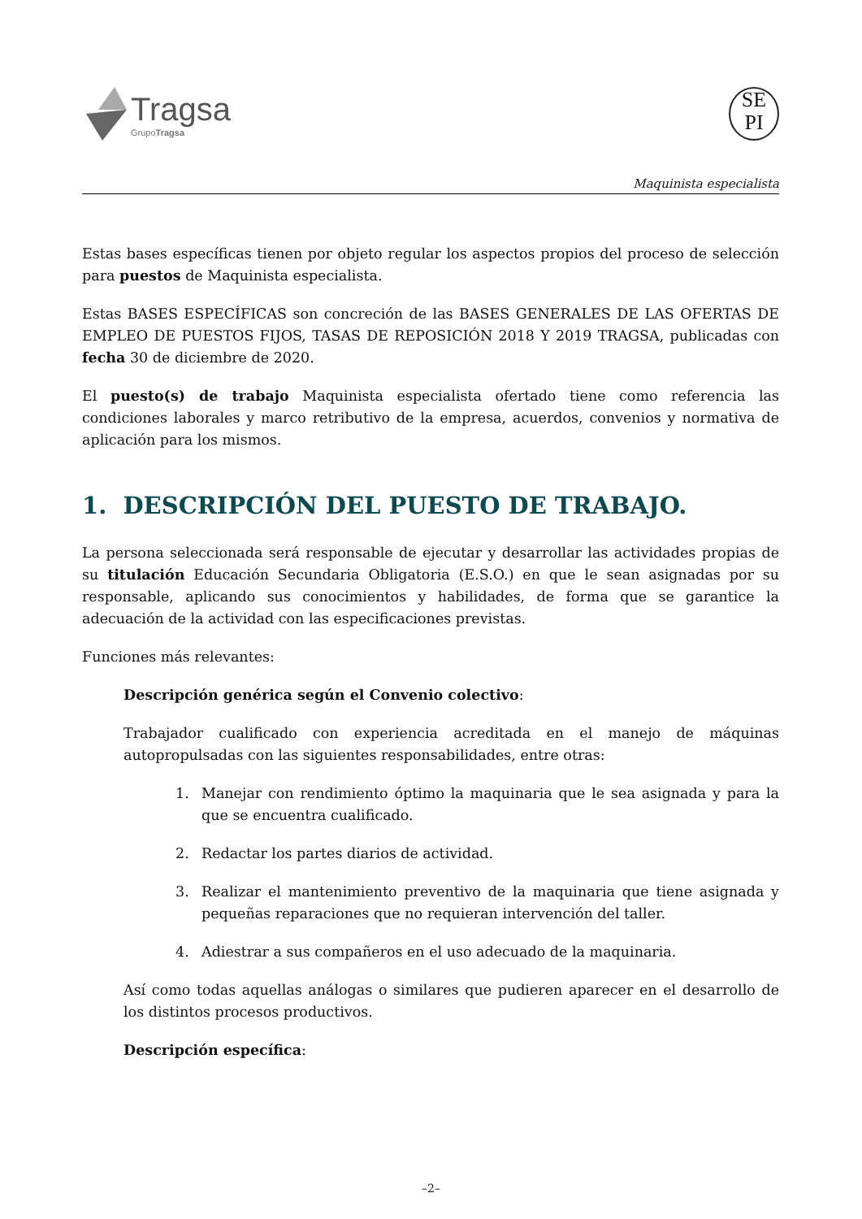Tragsa
GrupoTragsa
SE
PI
Maquinista especialista
Estas bases específicas tienen por objeto regular los aspectos propios del proceso de selección para puestos de Maquinista especialista.
Estas BASES ESPECÍFICAS son concreción de las BASES GENERALES DE LAS OFERTAS DE EMPLEO DE PUESTOS FIJOS, TASAS DE REPOSICIÓN 2018 Y 2019 TRAGSA, publicadas con fecha 30 de diciembre de 2020.
El puesto(s) de trabajo Maquinista especialista ofertado tiene como referencia las condiciones laborales y marco retributivo de la empresa, acuerdos, convenios y normativa de aplicación para los mismos.
1. DESCRIPCIÓN DEL PUESTO DE TRABAJO.
La persona seleccionada será responsable de ejecutar y desarrollar las actividades propias de su titulación Educación Secundaria Obligatoria (E.S.O.) en que le sean asignadas por su responsable, aplicando sus conocimientos y habilidades, de forma que se garantice la adecuación de la actividad con las especificaciones previstas.
Funciones más relevantes:
Descripción genérica según el Convenio colectivo:
Trabajador cualificado con experiencia acreditada en el manejo de máquinas autopropulsadas con las siguientes responsabilidades, entre otras:
1. Manejar con rendimiento óptimo la maquinaria que le sea asignada y para la que se encuentra cualificado.
2. Redactar los partes diarios de actividad.
3. Realizar el mantenimiento preventivo de la maquinaria que tiene asignada y pequeñas reparaciones que no requieran intervención del taller.
4. Adiestrar a sus compañeros en el uso adecuado de la maquinaria.
Así como todas aquellas análogas o similares que pudieren aparecer en el desarrollo de los distintos procesos productivos.
Descripción específica:
–2–